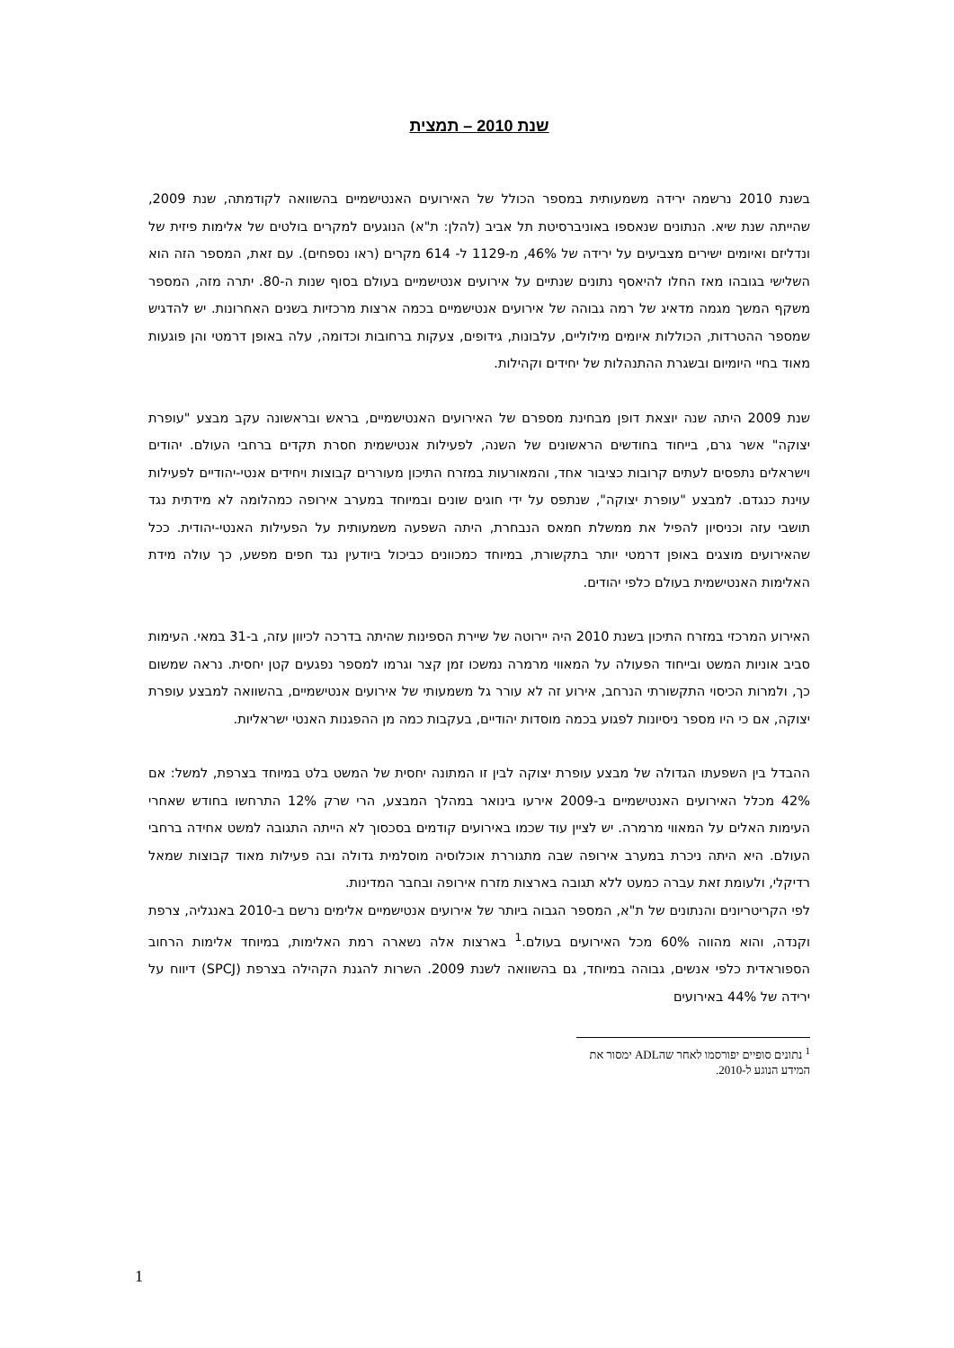שנת 2010 – תמצית
בשנת 2010 נרשמה ירידה משמעותית במספר הכולל של האירועים האנטישמיים בהשוואה לקודמתה, שנת 2009, שהייתה שנת שיא. הנתונים שנאספו באוניברסיטת תל אביב (להלן: ת"א) הנוגעים למקרים בולטים של אלימות פיזית של ונדליזם ואיומים ישירים מצביעים על ירידה של 46%, מ-1129 ל- 614 מקרים (ראו נספחים). עם זאת, המספר הזה הוא השלישי בגובהו מאז החלו להיאסף נתונים שנתיים על אירועים אנטישמיים בעולם בסוף שנות ה-80. יתרה מזה, המספר משקף המשך מגמה מדאיג של רמה גבוהה של אירועים אנטישמיים בכמה ארצות מרכזיות בשנים האחרונות. יש להדגיש שמספר ההטרדות, הכוללות איומים מילוליים, עלבונות, גידופים, צעקות ברחובות וכדומה, עלה באופן דרמטי והן פוגעות מאוד בחיי היומיום ובשגרת ההתנהלות של יחידים וקהילות.
שנת 2009 היתה שנה יוצאת דופן מבחינת מספרם של האירועים האנטישמיים, בראש ובראשונה עקב מבצע "עופרת יצוקה" אשר גרם, בייחוד בחודשים הראשונים של השנה, לפעילות אנטישמית חסרת תקדים ברחבי העולם. יהודים וישראלים נתפסים לעתים קרובות כציבור אחד, והמאורעות במזרח התיכון מעוררים קבוצות ויחידים אנטי-יהודיים לפעילות עוינת כנגדם. למבצע "עופרת יצוקה", שנתפס על ידי חוגים שונים ובמיוחד במערב אירופה כמהלומה לא מידתית נגד תושבי עזה וכניסיון להפיל את ממשלת חמאס הנבחרת, היתה השפעה משמעותית על הפעילות האנטי-יהודית. ככל שהאירועים מוצגים באופן דרמטי יותר בתקשורת, במיוחד כמכוונים כביכול ביודעין נגד חפים מפשע, כך עולה מידת האלימות האנטישמית בעולם כלפי יהודים.
האירוע המרכזי במזרח התיכון בשנת 2010 היה יירוטה של שיירת הספינות שהיתה בדרכה לכיוון עזה, ב-31 במאי. העימות סביב אוניות המשט ובייחוד הפעולה על המאווי מרמרה נמשכו זמן קצר וגרמו למספר נפגעים קטן יחסית. נראה שמשום כך, ולמרות הכיסוי התקשורתי הנרחב, אירוע זה לא עורר גל משמעותי של אירועים אנטישמיים, בהשוואה למבצע עופרת יצוקה, אם כי היו מספר ניסיונות לפגוע בכמה מוסדות יהודיים, בעקבות כמה מן ההפגנות האנטי ישראליות.
ההבדל בין השפעתו הגדולה של מבצע עופרת יצוקה לבין זו המתונה יחסית של המשט בלט במיוחד בצרפת, למשל: אם 42% מכלל האירועים האנטישמיים ב-2009 אירעו בינואר במהלך המבצע, הרי שרק 12% התרחשו בחודש שאחרי העימות האלים על המאווי מרמרה. יש לציין עוד שכמו באירועים קודמים בסכסוך לא הייתה התגובה למשט אחידה ברחבי העולם. היא היתה ניכרת במערב אירופה שבה מתגוררת אוכלוסיה מוסלמית גדולה ובה פעילות מאוד קבוצות שמאל רדיקלי, ולעומת זאת עברה כמעט ללא תגובה בארצות מזרח אירופה ובחבר המדינות.
לפי הקריטריונים והנתונים של ת"א, המספר הגבוה ביותר של אירועים אנטישמיים אלימים נרשם ב-2010 באנגליה, צרפת וקנדה, והוא מהווה 60% מכל האירועים בעולם.<sup>1</sup> בארצות אלה נשארה רמת האלימות, במיוחד אלימות הרחוב הספוראדית כלפי אנשים, גבוהה במיוחד, גם בהשוואה לשנת 2009. השרות להגנת הקהילה בצרפת (SPCJ) דיווח על ירידה של 44% באירועים
<sup>1</sup> נתונים סופיים יפורסמו לאחר שהADL ימסור את המידע הנוגע ל-2010.
1